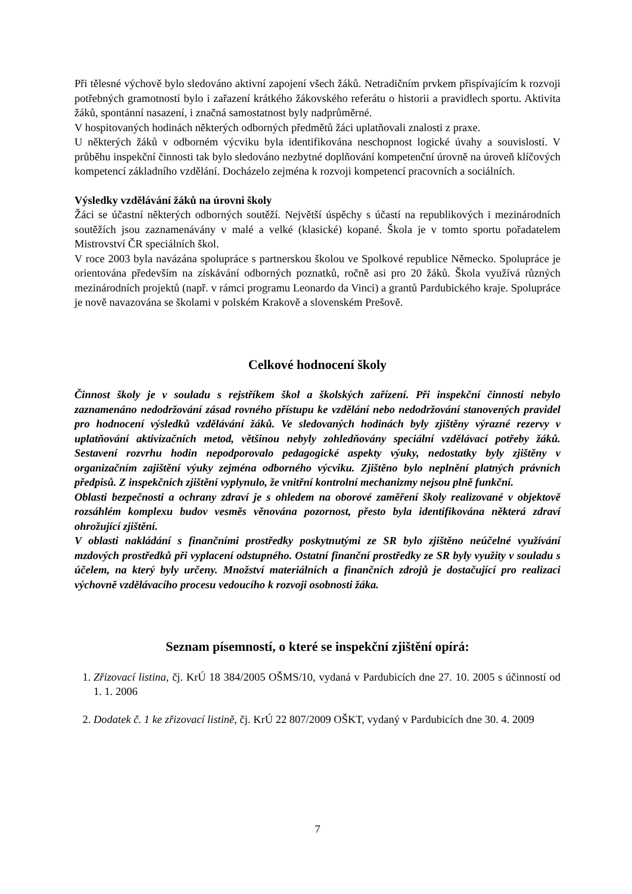Při tělesné výchově bylo sledováno aktivní zapojení všech žáků. Netradičním prvkem přispívajícím k rozvoji potřebných gramotností bylo i zařazení krátkého žákovského referátu o historii a pravidlech sportu. Aktivita žáků, spontánní nasazení, i značná samostatnost byly nadprůměrné.
V hospitovaných hodinách některých odborných předmětů žáci uplatňovali znalosti z praxe.
U některých žáků v odborném výcviku byla identifikována neschopnost logické úvahy a souvislostí. V průběhu inspekční činnosti tak bylo sledováno nezbytné doplňování kompetenční úrovně na úroveň klíčových kompetencí základního vzdělání. Docházelo zejména k rozvoji kompetencí pracovních a sociálních.
Výsledky vzdělávání žáků na úrovni školy
Žáci se účastní některých odborných soutěží. Největší úspěchy s účastí na republikových i mezinárodních soutěžích jsou zaznamenávány v malé a velké (klasické) kopané. Škola je v tomto sportu pořadatelem Mistrovství ČR speciálních škol.
V roce 2003 byla navázána spolupráce s partnerskou školou ve Spolkové republice Německo. Spolupráce je orientována především na získávání odborných poznatků, ročně asi pro 20 žáků. Škola využívá různých mezinárodních projektů (např. v rámci programu Leonardo da Vinci) a grantů Pardubického kraje. Spolupráce je nově navazována se školami v polském Krakově a slovenském Prešově.
Celkové hodnocení školy
Činnost školy je v souladu s rejstříkem škol a školských zařízení. Při inspekční činnosti nebylo zaznamenáno nedodržování zásad rovného přístupu ke vzdělání nebo nedodržování stanovených pravidel pro hodnocení výsledků vzdělávání žáků. Ve sledovaných hodinách byly zjištěny výrazné rezervy v uplatňování aktivizačních metod, většinou nebyly zohledňovány speciální vzdělávací potřeby žáků. Sestavení rozvrhu hodin nepodporovalo pedagogické aspekty výuky, nedostatky byly zjištěny v organizačním zajištění výuky zejména odborného výcviku. Zjištěno bylo neplnění platných právních předpisů. Z inspekčních zjištění vyplynulo, že vnitřní kontrolní mechanizmy nejsou plně funkční.
Oblasti bezpečnosti a ochrany zdraví je s ohledem na oborové zaměření školy realizované v objektově rozsáhlém komplexu budov vesměs věnována pozornost, přesto byla identifikována některá zdraví ohrožující zjištění.
V oblasti nakládání s finančními prostředky poskytnutými ze SR bylo zjištěno neúčelné využívání mzdových prostředků při vyplacení odstupného. Ostatní finanční prostředky ze SR byly využity v souladu s účelem, na který byly určeny. Množství materiálních a finančních zdrojů je dostačující pro realizaci výchovně vzdělávacího procesu vedoucího k rozvoji osobnosti žáka.
Seznam písemností, o které se inspekční zjištění opírá:
1. Zřizovací listina, čj. KrÚ 18 384/2005 OŠMS/10, vydaná v Pardubicích dne 27. 10. 2005 s účinností od 1. 1. 2006
2. Dodatek č. 1 ke zřizovací listině, čj. KrÚ 22 807/2009 OŠKT, vydaný v Pardubicích dne 30. 4. 2009
7